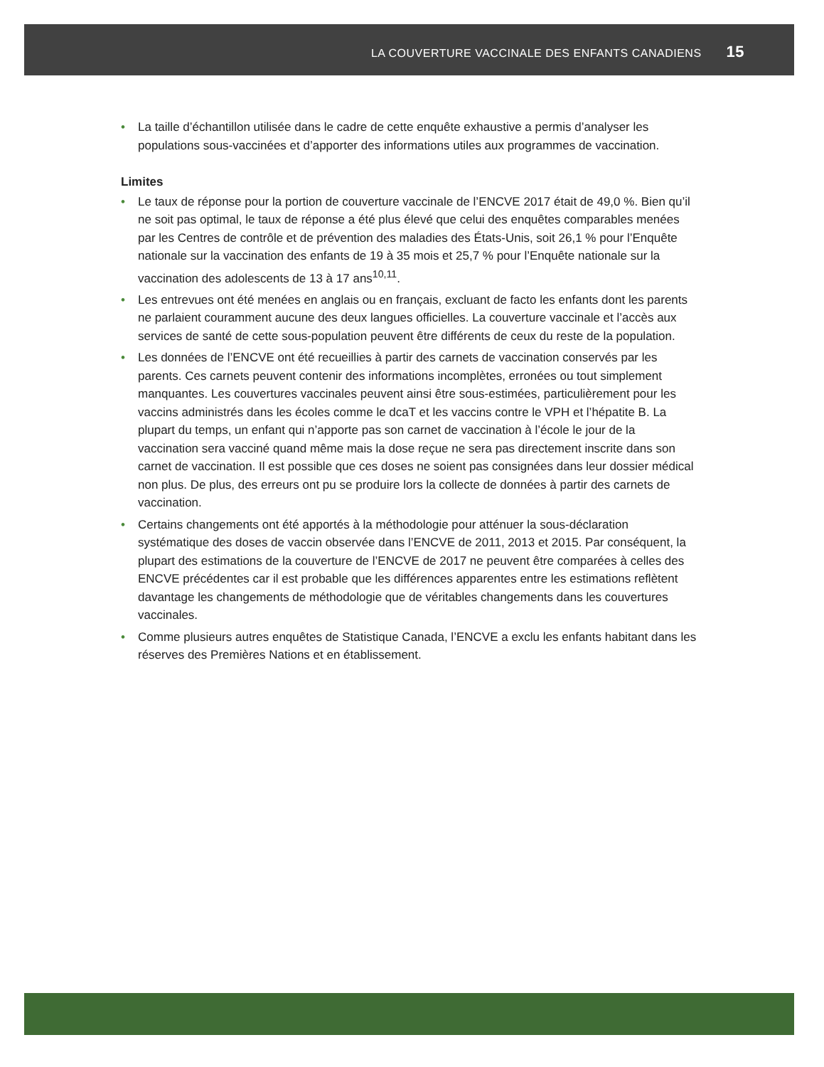LA COUVERTURE VACCINALE DES ENFANTS CANADIENS 15
• La taille d’échantillon utilisée dans le cadre de cette enquête exhaustive a permis d’analyser les populations sous-vaccinées et d’apporter des informations utiles aux programmes de vaccination.
Limites
• Le taux de réponse pour la portion de couverture vaccinale de l’ENCVE 2017 était de 49,0 %. Bien qu’il ne soit pas optimal, le taux de réponse a été plus élevé que celui des enquêtes comparables menées par les Centres de contrôle et de prévention des maladies des États-Unis, soit 26,1 % pour l’Enquête nationale sur la vaccination des enfants de 19 à 35 mois et 25,7 % pour l’Enquête nationale sur la vaccination des adolescents de 13 à 17 ans<sup>10,11</sup>.
• Les entrevues ont été menées en anglais ou en français, excluant de facto les enfants dont les parents ne parlaient couramment aucune des deux langues officielles. La couverture vaccinale et l’accès aux services de santé de cette sous-population peuvent être différents de ceux du reste de la population.
• Les données de l’ENCVE ont été recueillies à partir des carnets de vaccination conservés par les parents. Ces carnets peuvent contenir des informations incomplètes, erronées ou tout simplement manquantes. Les couvertures vaccinales peuvent ainsi être sous-estimées, particulièrement pour les vaccins administrés dans les écoles comme le dcaT et les vaccins contre le VPH et l’hépatite B. La plupart du temps, un enfant qui n’apporte pas son carnet de vaccination à l’école le jour de la vaccination sera vacciné quand même mais la dose reçue ne sera pas directement inscrite dans son carnet de vaccination. Il est possible que ces doses ne soient pas consignées dans leur dossier médical non plus. De plus, des erreurs ont pu se produire lors la collecte de données à partir des carnets de vaccination.
• Certains changements ont été apportés à la méthodologie pour atténuer la sous-déclaration systématique des doses de vaccin observée dans l’ENCVE de 2011, 2013 et 2015. Par conséquent, la plupart des estimations de la couverture de l’ENCVE de 2017 ne peuvent être comparées à celles des ENCVE précédentes car il est probable que les différences apparentes entre les estimations reflètent davantage les changements de méthodologie que de véritables changements dans les couvertures vaccinales.
• Comme plusieurs autres enquêtes de Statistique Canada, l’ENCVE a exclu les enfants habitant dans les réserves des Premières Nations et en établissement.